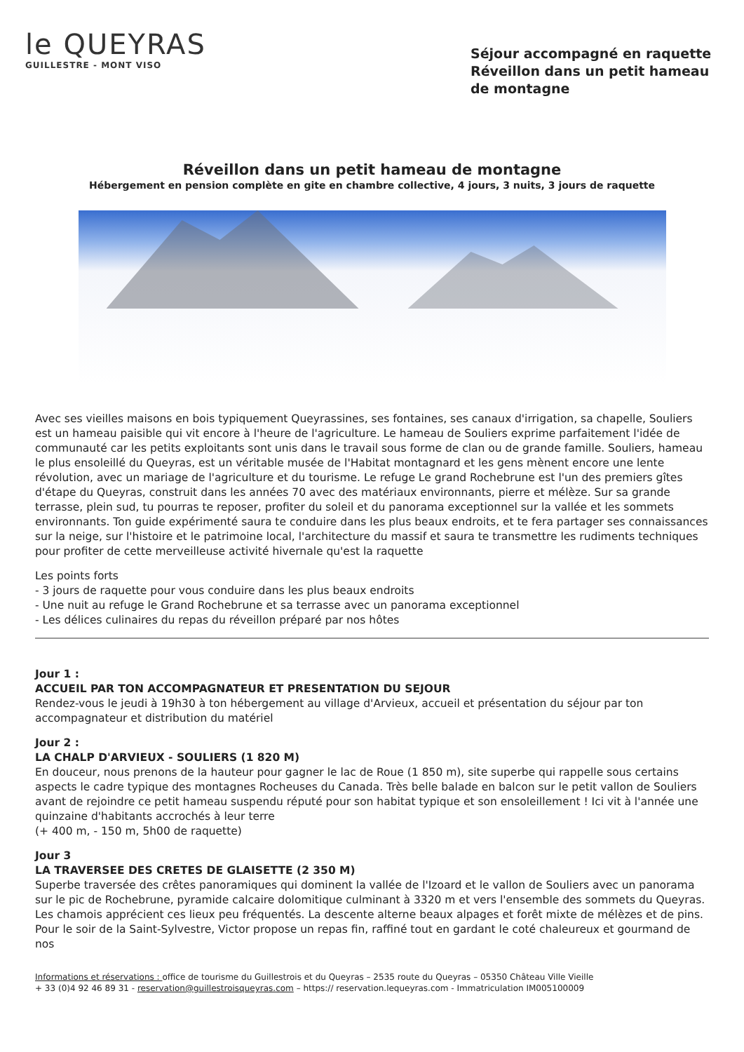le QUEYRAS
GUILLESTRE - MONT VISO
Séjour accompagné en raquette Réveillon dans un petit hameau de montagne
Réveillon dans un petit hameau de montagne
Hébergement en pension complète en gite en chambre collective, 4 jours, 3 nuits, 3 jours de raquette
Avec ses vieilles maisons en bois typiquement Queyrassines, ses fontaines, ses canaux d'irrigation, sa chapelle, Souliers est un hameau paisible qui vit encore à l'heure de l'agriculture. Le hameau de Souliers exprime parfaitement l'idée de communauté car les petits exploitants sont unis dans le travail sous forme de clan ou de grande famille. Souliers, hameau le plus ensoleillé du Queyras, est un véritable musée de l'Habitat montagnard et les gens mènent encore une lente révolution, avec un mariage de l'agriculture et du tourisme. Le refuge Le grand Rochebrune est l'un des premiers gîtes d'étape du Queyras, construit dans les années 70 avec des matériaux environnants, pierre et mélèze. Sur sa grande terrasse, plein sud, tu pourras te reposer, profiter du soleil et du panorama exceptionnel sur la vallée et les sommets environnants. Ton guide expérimenté saura te conduire dans les plus beaux endroits, et te fera partager ses connaissances sur la neige, sur l'histoire et le patrimoine local, l'architecture du massif et saura te transmettre les rudiments techniques pour profiter de cette merveilleuse activité hivernale qu'est la raquette
Les points forts
- 3 jours de raquette pour vous conduire dans les plus beaux endroits
- Une nuit au refuge le Grand Rochebrune et sa terrasse avec un panorama exceptionnel
- Les délices culinaires du repas du réveillon préparé par nos hôtes
Jour 1 :
ACCUEIL PAR TON ACCOMPAGNATEUR ET PRESENTATION DU SEJOUR
Rendez-vous le jeudi à 19h30 à ton hébergement au village d'Arvieux, accueil et présentation du séjour par ton accompagnateur et distribution du matériel
Jour 2 :
LA CHALP D'ARVIEUX - SOULIERS (1 820 M)
En douceur, nous prenons de la hauteur pour gagner le lac de Roue (1 850 m), site superbe qui rappelle sous certains aspects le cadre typique des montagnes Rocheuses du Canada. Très belle balade en balcon sur le petit vallon de Souliers avant de rejoindre ce petit hameau suspendu réputé pour son habitat typique et son ensoleillement ! Ici vit à l'année une quinzaine d'habitants accrochés à leur terre
(+ 400 m, - 150 m, 5h00 de raquette)
Jour 3
LA TRAVERSEE DES CRETES DE GLAISETTE (2 350 M)
Superbe traversée des crêtes panoramiques qui dominent la vallée de l'Izoard et le vallon de Souliers avec un panorama sur le pic de Rochebrune, pyramide calcaire dolomitique culminant à 3320 m et vers l'ensemble des sommets du Queyras. Les chamois apprécient ces lieux peu fréquentés. La descente alterne beaux alpages et forêt mixte de mélèzes et de pins. Pour le soir de la Saint-Sylvestre, Victor propose un repas fin, raffiné tout en gardant le coté chaleureux et gourmand de nos
Informations et réservations : office de tourisme du Guillestrois et du Queyras – 2535 route du Queyras – 05350 Château Ville Vieille
+ 33 (0)4 92 46 89 31 - reservation@guillestroisqueyras.com – https:// reservation.lequeyras.com - Immatriculation IM005100009